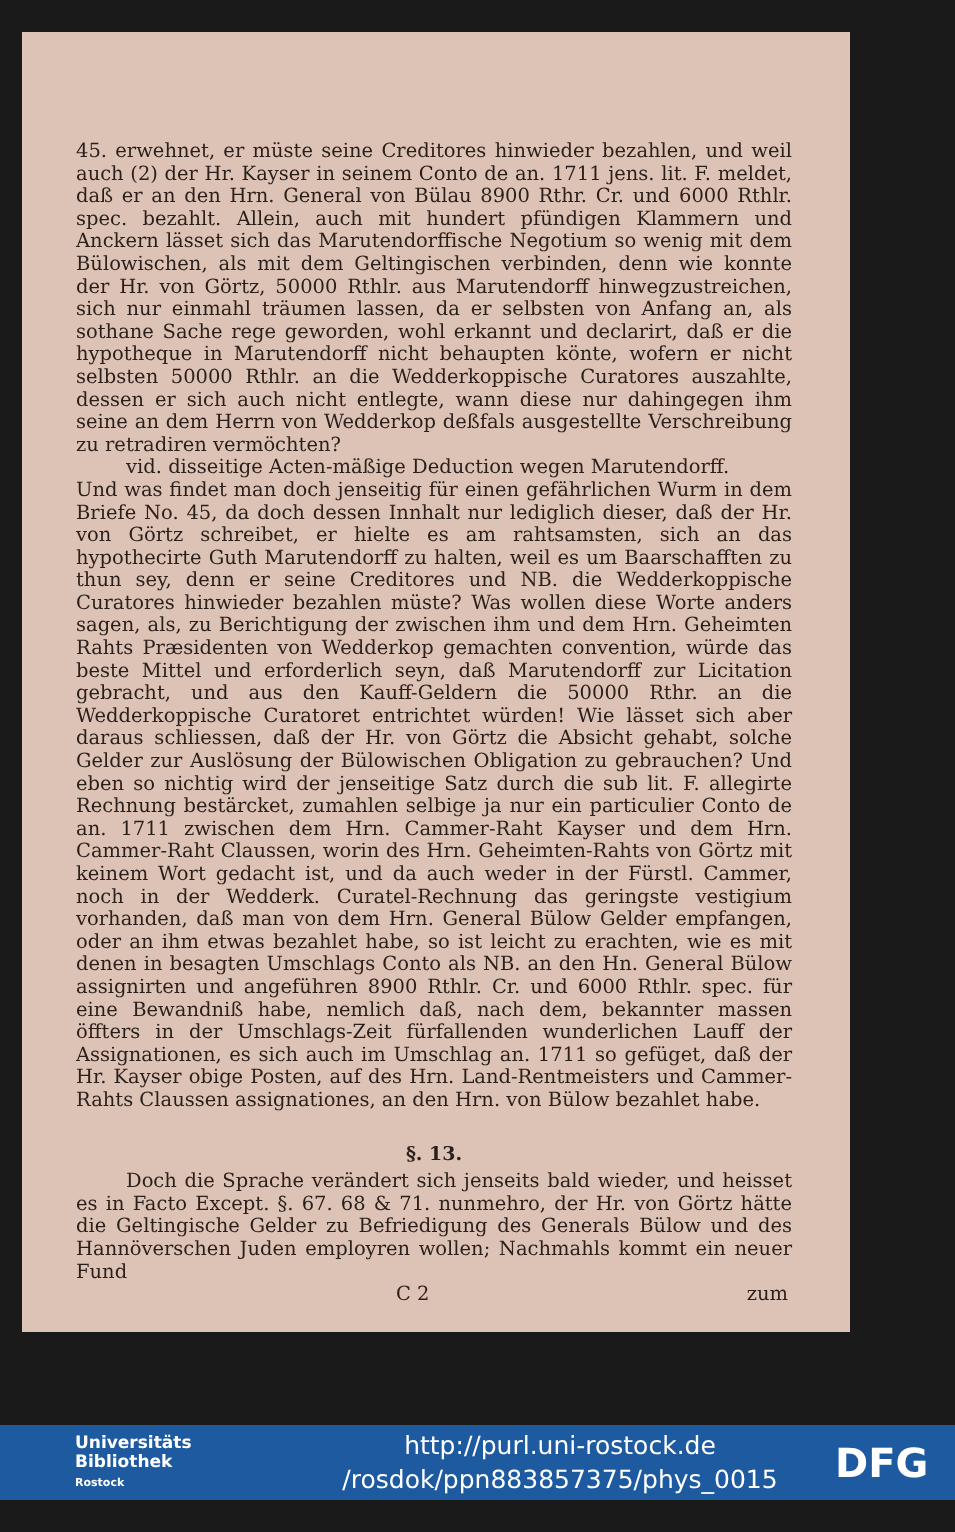45. erwehnet, er müste seine Creditores hinwieder bezahlen, und weil auch (2) der Hr. Kayser in seinem Conto de an. 1711 jens. lit. F. meldet, daß er an den Hrn. General von Bülau 8900 Rthr. Cr. und 6000 Rthlr. spec. bezahlt. Allein, auch mit hundert pfündigen Klammern und Anckern lässet sich das Marutendorffische Negotium so wenig mit dem Bülowischen, als mit dem Geltingischen verbinden, denn wie konnte der Hr. von Görtz, 50000 Rthlr. aus Marutendorff hinwegzustreichen, sich nur einmahl träumen lassen, da er selbsten von Anfang an, als sothane Sache rege geworden, wohl erkannt und declarirt, daß er die hypotheque in Marutendorff nicht behaupten könte, wofern er nicht selbsten 50000 Rthlr. an die Wedderkoppische Curatores auszahlte, dessen er sich auch nicht entlegte, wann diese nur dahingegen ihm seine an dem Herrn von Wedderkop deßfals ausgestellte Verschreibung zu retradiren vermöchten?
vid. disseitige Acten-mäßige Deduction wegen Marutendorff.
Und was findet man doch jenseitig für einen gefährlichen Wurm in dem Briefe No. 45, da doch dessen Innhalt nur lediglich dieser, daß der Hr. von Görtz schreibet, er hielte es am rahtsamsten, sich an das hypothecirte Guth Marutendorff zu halten, weil es um Baarschafften zu thun sey, denn er seine Creditores und NB. die Wedderkoppische Curatores hinwieder bezahlen müste? Was wollen diese Worte anders sagen, als, zu Berichtigung der zwischen ihm und dem Hrn. Geheimten Rahts Præsidenten von Wedderkop gemachten convention, würde das beste Mittel und erforderlich seyn, daß Marutendorff zur Licitation gebracht, und aus den Kauff-Geldern die 50000 Rthr. an die Wedderkoppische Curatoret entrichtet würden! Wie lässet sich aber daraus schliessen, daß der Hr. von Görtz die Absicht gehabt, solche Gelder zur Auslösung der Bülowischen Obligation zu gebrauchen? Und eben so nichtig wird der jenseitige Satz durch die sub lit. F. allegirte Rechnung bestärcket, zumahlen selbige ja nur ein particulier Conto de an. 1711 zwischen dem Hrn. Cammer-Raht Kayser und dem Hrn. Cammer-Raht Claussen, worin des Hrn. Geheimten-Rahts von Görtz mit keinem Wort gedacht ist, und da auch weder in der Fürstl. Cammer, noch in der Wedderk. Curatel-Rechnung das geringste vestigium vorhanden, daß man von dem Hrn. General Bülow Gelder empfangen, oder an ihm etwas bezahlet habe, so ist leicht zu erachten, wie es mit denen in besagten Umschlags Conto als NB. an den Hn. General Bülow assignirten und angeführen 8900 Rthlr. Cr. und 6000 Rthlr. spec. für eine Bewandniß habe, nemlich daß, nach dem, bekannter massen öffters in der Umschlags-Zeit fürfallenden wunderlichen Lauff der Assignationen, es sich auch im Umschlag an. 1711 so gefüget, daß der Hr. Kayser obige Posten, auf des Hrn. Land-Rentmeisters und Cammer-Rahts Claussen assignationes, an den Hrn. von Bülow bezahlet habe.
§. 13.
Doch die Sprache verändert sich jenseits bald wieder, und heisset es in Facto Except. §. 67. 68 & 71. nunmehro, der Hr. von Görtz hätte die Geltingische Gelder zu Befriedigung des Generals Bülow und des Hannöverschen Juden employren wollen; Nachmahls kommt ein neuer Fund
C 2 zum
Universitäts
Bibliothek
Rostock
http://purl.uni-rostock.de
/rosdok/ppn883857375/phys_0015
DFG